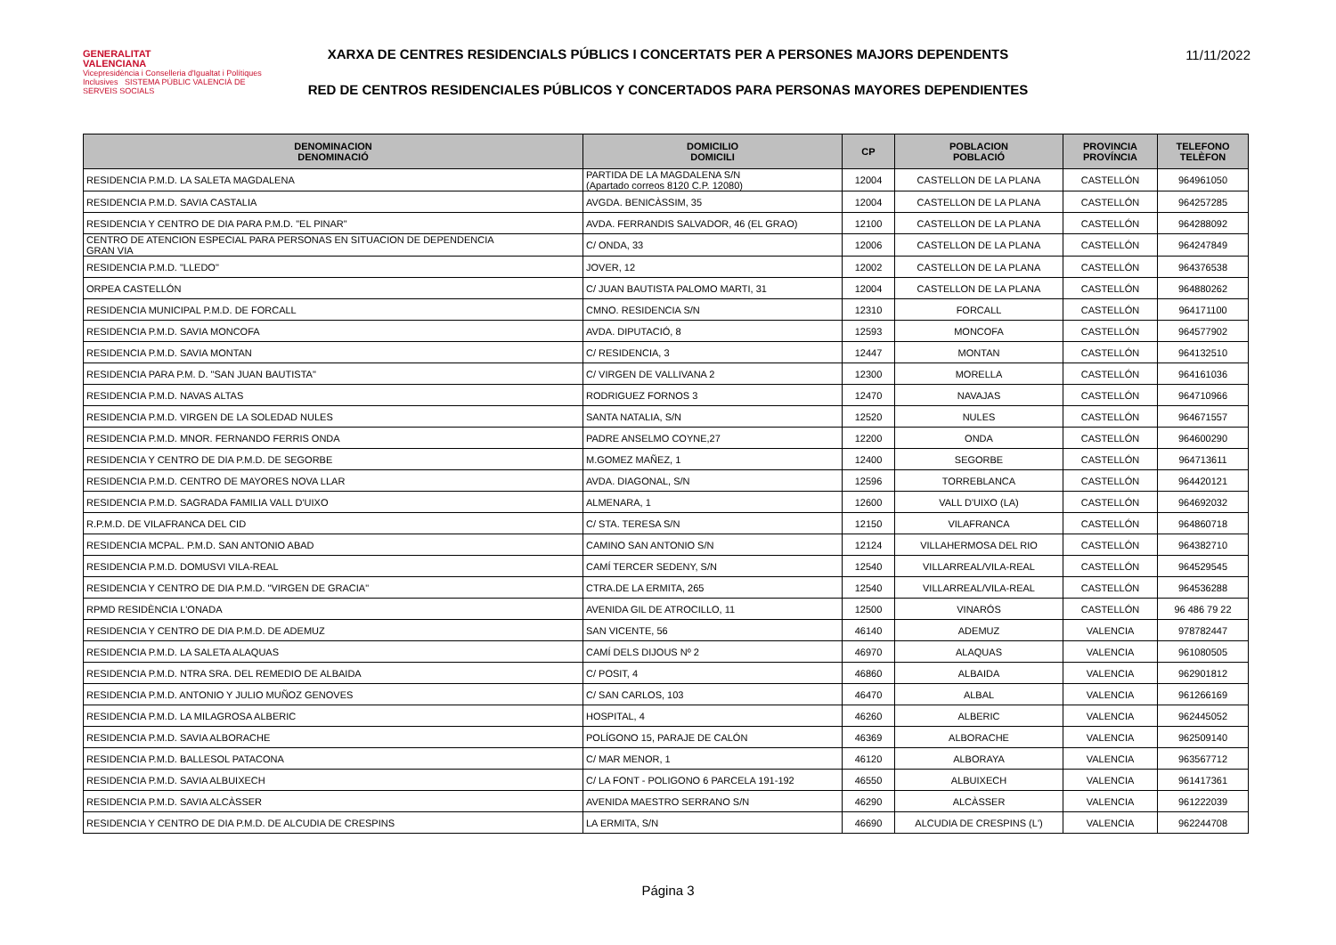GENERALITAT
VALENCIANA
Vicepresidència i Conselleria d'Igualtat i Polítiques Inclusives SISTEMA PÚBLIC VALENCIÀ DE SERVEIS SOCIALS
XARXA DE CENTRES RESIDENCIALS PÚBLICS I CONCERTATS PER A PERSONES MAJORS DEPENDENTS
RED DE CENTROS RESIDENCIALES PÚBLICOS Y CONCERTADOS PARA PERSONAS MAYORES DEPENDIENTES
11/11/2022
| DENOMINACION DENOMINACIÓ | DOMICILIO DOMICILI | CP | POBLACION POBLACIÓ | PROVINCIA PROVÍNCIA | TELEFONO TELÈFON |
| --- | --- | --- | --- | --- | --- |
| RESIDENCIA P.M.D. LA SALETA MAGDALENA | PARTIDA DE LA MAGDALENA S/N (Apartado correos 8120 C.P. 12080) | 12004 | CASTELLON DE LA PLANA | CASTELLÓN | 964961050 |
| RESIDENCIA P.M.D. SAVIA CASTALIA | AVGDA. BENICÀSSIM, 35 | 12004 | CASTELLON DE LA PLANA | CASTELLÓN | 964257285 |
| RESIDENCIA Y CENTRO DE DIA PARA P.M.D. "EL PINAR" | AVDA. FERRANDIS SALVADOR, 46 (EL GRAO) | 12100 | CASTELLON DE LA PLANA | CASTELLÓN | 964288092 |
| CENTRO DE ATENCION ESPECIAL PARA PERSONAS EN SITUACION DE DEPENDENCIA GRAN VIA | C/ ONDA, 33 | 12006 | CASTELLON DE LA PLANA | CASTELLÓN | 964247849 |
| RESIDENCIA P.M.D. "LLEDO" | JOVER, 12 | 12002 | CASTELLON DE LA PLANA | CASTELLÓN | 964376538 |
| ORPEA CASTELLÓN | C/ JUAN BAUTISTA PALOMO MARTI, 31 | 12004 | CASTELLON DE LA PLANA | CASTELLÓN | 964880262 |
| RESIDENCIA MUNICIPAL P.M.D. DE FORCALL | CMNO. RESIDENCIA S/N | 12310 | FORCALL | CASTELLÓN | 964171100 |
| RESIDENCIA P.M.D. SAVIA MONCOFA | AVDA. DIPUTACIÓ, 8 | 12593 | MONCOFA | CASTELLÓN | 964577902 |
| RESIDENCIA P.M.D. SAVIA MONTAN | C/ RESIDENCIA, 3 | 12447 | MONTAN | CASTELLÓN | 964132510 |
| RESIDENCIA PARA P.M. D. "SAN JUAN BAUTISTA" | C/ VIRGEN DE VALLIVANA 2 | 12300 | MORELLA | CASTELLÓN | 964161036 |
| RESIDENCIA P.M.D. NAVAS ALTAS | RODRIGUEZ FORNOS 3 | 12470 | NAVAJAS | CASTELLÓN | 964710966 |
| RESIDENCIA P.M.D. VIRGEN DE LA SOLEDAD NULES | SANTA NATALIA, S/N | 12520 | NULES | CASTELLÓN | 964671557 |
| RESIDENCIA P.M.D. MNOR. FERNANDO FERRIS ONDA | PADRE ANSELMO COYNE,27 | 12200 | ONDA | CASTELLÓN | 964600290 |
| RESIDENCIA Y CENTRO DE DIA P.M.D. DE SEGORBE | M.GOMEZ MAÑEZ, 1 | 12400 | SEGORBE | CASTELLÓN | 964713611 |
| RESIDENCIA P.M.D. CENTRO DE MAYORES NOVA LLAR | AVDA. DIAGONAL, S/N | 12596 | TORREBLANCA | CASTELLÓN | 964420121 |
| RESIDENCIA P.M.D. SAGRADA FAMILIA VALL D'UIXO | ALMENARA, 1 | 12600 | VALL D'UIXO (LA) | CASTELLÓN | 964692032 |
| R.P.M.D. DE VILAFRANCA DEL CID | C/ STA. TERESA S/N | 12150 | VILAFRANCA | CASTELLÓN | 964860718 |
| RESIDENCIA MCPAL. P.M.D. SAN ANTONIO ABAD | CAMINO SAN ANTONIO S/N | 12124 | VILLAHERMOSA DEL RIO | CASTELLÓN | 964382710 |
| RESIDENCIA P.M.D. DOMUSVI VILA-REAL | CAMÍ TERCER SEDENY, S/N | 12540 | VILLARREAL/VILA-REAL | CASTELLÓN | 964529545 |
| RESIDENCIA Y CENTRO DE DIA P.M.D. "VIRGEN DE GRACIA" | CTRA.DE LA ERMITA, 265 | 12540 | VILLARREAL/VILA-REAL | CASTELLÓN | 964536288 |
| RPMD RESIDÈNCIA L'ONADA | AVENIDA GIL DE ATROCILLO, 11 | 12500 | VINARÓS | CASTELLÓN | 96 486 79 22 |
| RESIDENCIA Y CENTRO DE DIA P.M.D. DE ADEMUZ | SAN VICENTE, 56 | 46140 | ADEMUZ | VALENCIA | 978782447 |
| RESIDENCIA P.M.D. LA SALETA ALAQUAS | CAMÍ DELS DIJOUS Nº 2 | 46970 | ALAQUAS | VALENCIA | 961080505 |
| RESIDENCIA P.M.D. NTRA SRA. DEL REMEDIO DE ALBAIDA | C/ POSIT, 4 | 46860 | ALBAIDA | VALENCIA | 962901812 |
| RESIDENCIA P.M.D. ANTONIO Y JULIO MUÑOZ GENOVES | C/ SAN CARLOS, 103 | 46470 | ALBAL | VALENCIA | 961266169 |
| RESIDENCIA P.M.D. LA MILAGROSA ALBERIC | HOSPITAL, 4 | 46260 | ALBERIC | VALENCIA | 962445052 |
| RESIDENCIA P.M.D. SAVIA ALBORACHE | POLÍGONO 15, PARAJE DE CALÓN | 46369 | ALBORACHE | VALENCIA | 962509140 |
| RESIDENCIA P.M.D. BALLESOL PATACONA | C/ MAR MENOR, 1 | 46120 | ALBORAYA | VALENCIA | 963567712 |
| RESIDENCIA P.M.D. SAVIA ALBUIXECH | C/ LA FONT - POLIGONO 6 PARCELA 191-192 | 46550 | ALBUIXECH | VALENCIA | 961417361 |
| RESIDENCIA P.M.D. SAVIA ALCÀSSER | AVENIDA MAESTRO SERRANO S/N | 46290 | ALCÀSSER | VALENCIA | 961222039 |
| RESIDENCIA Y CENTRO DE DIA P.M.D. DE ALCUDIA DE CRESPINS | LA ERMITA, S/N | 46690 | ALCUDIA DE CRESPINS (L') | VALENCIA | 962244708 |
Página 3